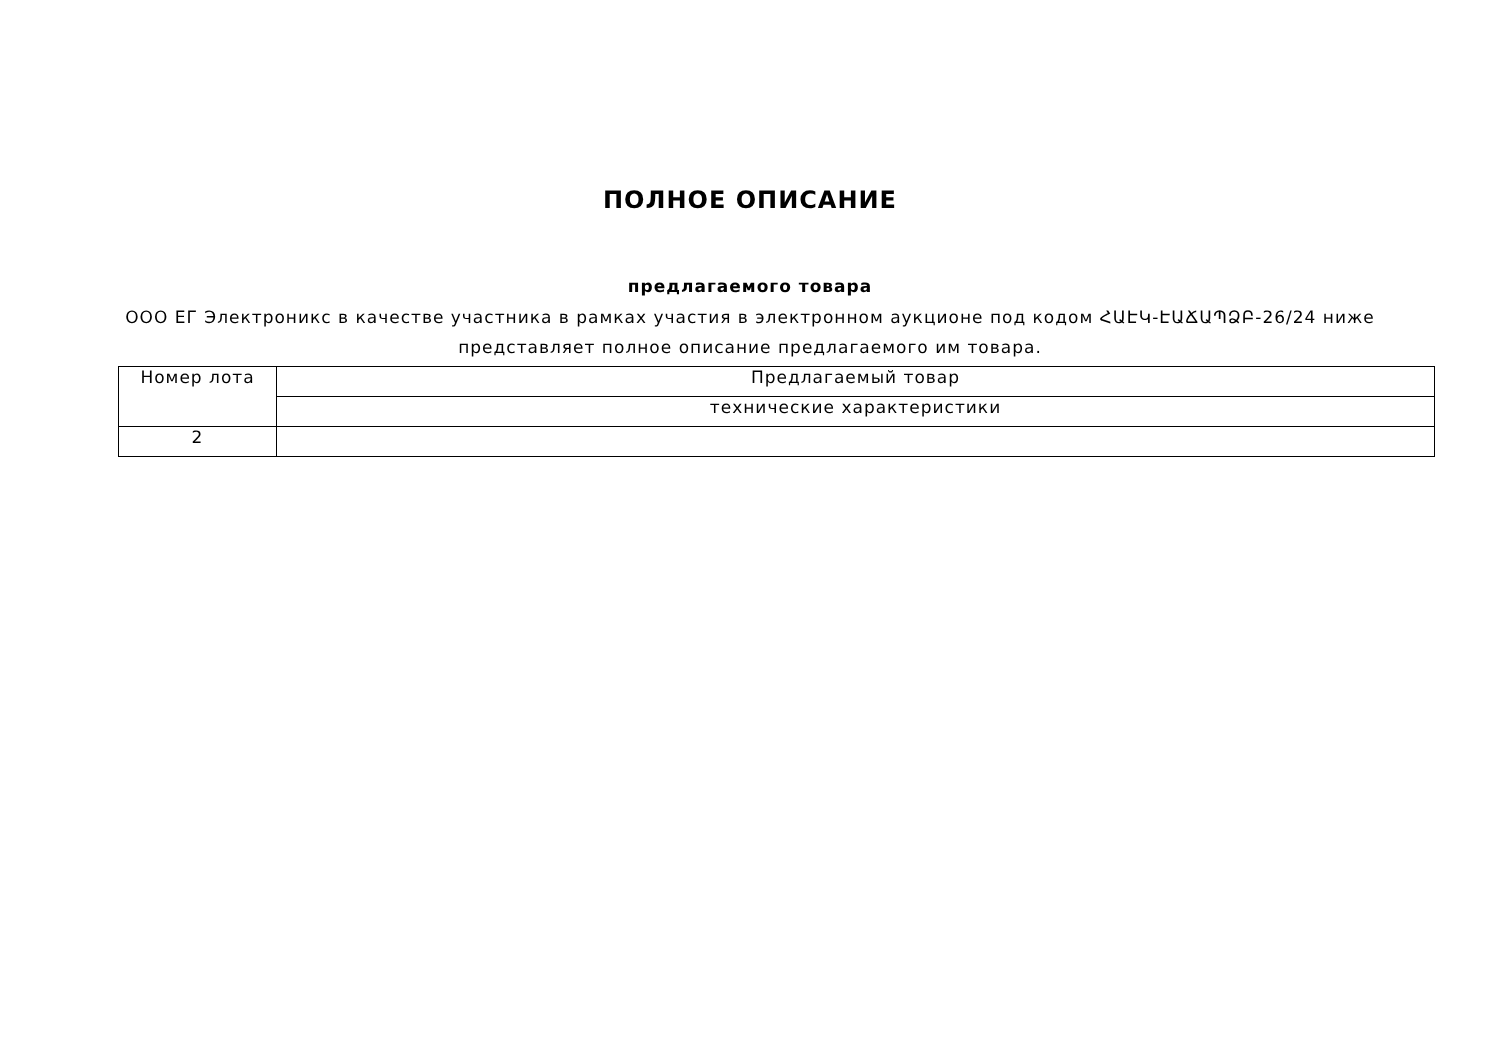ПОЛНОЕ ОПИСАНИЕ
предлагаемого товара
ООО ЕГ Электроникс в качестве участника в рамках участия в электронном аукционе под кодом ՀԱԷԿ-ԷԱՃԱՊՁԲ-26/24 ниже представляет полное описание предлагаемого им товара.
| Номер лота | Предлагаемый товар |
| | технические характеристики |
| 2 | |